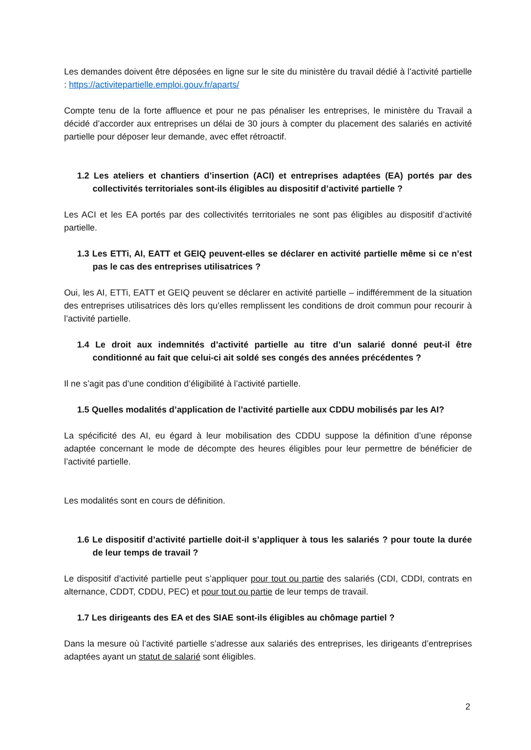Les demandes doivent être déposées en ligne sur le site du ministère du travail dédié à l’activité partielle : https://activitepartielle.emploi.gouv.fr/aparts/
Compte tenu de la forte affluence et pour ne pas pénaliser les entreprises, le ministère du Travail a décidé d’accorder aux entreprises un délai de 30 jours à compter du placement des salariés en activité partielle pour déposer leur demande, avec effet rétroactif.
1.2 Les ateliers et chantiers d’insertion (ACI) et entreprises adaptées (EA) portés par des collectivités territoriales sont-ils éligibles au dispositif d’activité partielle ?
Les ACI et les EA portés par des collectivités territoriales ne sont pas éligibles au dispositif d’activité partielle.
1.3 Les ETTi, AI, EATT et GEIQ peuvent-elles se déclarer en activité partielle même si ce n’est pas le cas des entreprises utilisatrices ?
Oui, les AI, ETTi, EATT et GEIQ peuvent se déclarer en activité partielle – indifféremment de la situation des entreprises utilisatrices dès lors qu’elles remplissent les conditions de droit commun pour recourir à l’activité partielle.
1.4 Le droit aux indemnités d’activité partielle au titre d’un salarié donné peut-il être conditionné au fait que celui-ci ait soldé ses congés des années précédentes ?
Il ne s’agit pas d’une condition d’éligibilité à l’activité partielle.
1.5 Quelles modalités d’application de l’activité partielle aux CDDU mobilisés par les AI?
La spécificité des AI, eu égard à leur mobilisation des CDDU suppose la définition d’une réponse adaptée concernant le mode de décompte des heures éligibles pour leur permettre de bénéficier de l’activité partielle.
Les modalités sont en cours de définition.
1.6 Le dispositif d’activité partielle doit-il s’appliquer à tous les salariés ? pour toute la durée de leur temps de travail ?
Le dispositif d’activité partielle peut s’appliquer pour tout ou partie des salariés (CDI, CDDI, contrats en alternance, CDDT, CDDU, PEC) et pour tout ou partie de leur temps de travail.
1.7 Les dirigeants des EA et des SIAE sont-ils éligibles au chômage partiel ?
Dans la mesure où l’activité partielle s’adresse aux salariés des entreprises, les dirigeants d’entreprises adaptées ayant un statut de salarié sont éligibles.
2